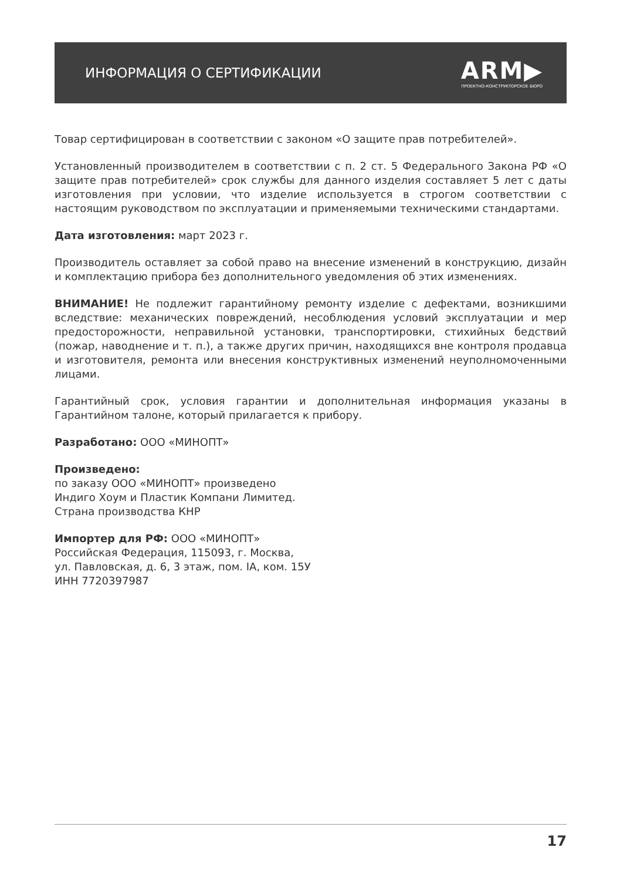ИНФОРМАЦИЯ О СЕРТИФИКАЦИИ
ARM▶
ПРОЕКТНО-КОНСТРУКТОРСКОЕ БЮРО
Товар сертифицирован в соответствии с законом «О защите прав потребителей».
Установленный производителем в соответствии с п. 2 ст. 5 Федерального Закона РФ «О защите прав потребителей» срок службы для данного изделия составляет 5 лет с даты изготовления при условии, что изделие используется в строгом соответствии с настоящим руководством по эксплуатации и применяемыми техническими стандартами.
Дата изготовления: март 2023 г.
Производитель оставляет за собой право на внесение изменений в конструкцию, дизайн и комплектацию прибора без дополнительного уведомления об этих изменениях.
ВНИМАНИЕ! Не подлежит гарантийному ремонту изделие с дефектами, возникшими вследствие: механических повреждений, несоблюдения условий эксплуатации и мер предосторожности, неправильной установки, транспортировки, стихийных бедствий (пожар, наводнение и т. п.), а также других причин, находящихся вне контроля продавца и изготовителя, ремонта или внесения конструктивных изменений неуполномоченными лицами.
Гарантийный срок, условия гарантии и дополнительная информация указаны в Гарантийном талоне, который прилагается к прибору.
Разработано: ООО «МИНОПТ»
Произведено:
по заказу ООО «МИНОПТ» произведено
Индиго Хоум и Пластик Компани Лимитед.
Страна производства КНР
Импортер для РФ: ООО «МИНОПТ»
Российская Федерация, 115093, г. Москва,
ул. Павловская, д. 6, 3 этаж, пом. IA, ком. 15У
ИНН 7720397987
17